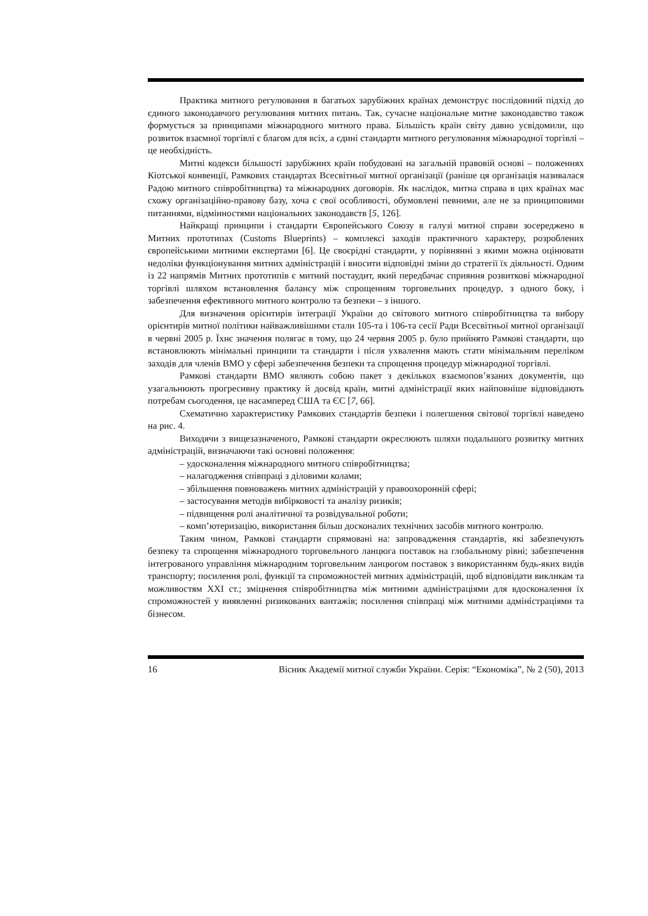Практика митного регулювання в багатьох зарубіжних країнах демонструє послідовний підхід до єдиного законодавчого регулювання митних питань. Так, сучасне національне митне законодавство також формується за принципами міжнародного митного права. Більшість країн світу давно усвідомили, що розвиток взаємної торгівлі є благом для всіх, а єдині стандарти митного регулювання міжнародної торгівлі – це необхідність.
Митні кодекси більшості зарубіжних країн побудовані на загальній правовій основі – положеннях Кіотської конвенції, Рамкових стандартах Всесвітньої митної організації (раніше ця організація називалася Радою митного співробітництва) та міжнародних договорів. Як наслідок, митна справа в цих країнах має схожу організаційно-правову базу, хоча є свої особливості, обумовлені певними, але не за принциповими питаннями, відмінностями національних законодавств [5, 126].
Найкращі принципи і стандарти Європейського Союзу в галузі митної справи зосереджено в Митних прототипах (Customs Blueprints) – комплексі заходів практичного характеру, розроблених європейськими митними експертами [6]. Це своєрідні стандарти, у порівнянні з якими можна оцінювати недоліки функціонування митних адміністрацій і вносити відповідні зміни до стратегії їх діяльності. Одним із 22 напрямів Митних прототипів є митний постаудит, який передбачає сприяння розвиткові міжнародної торгівлі шляхом встановлення балансу між спрощенням торговельних процедур, з одного боку, і забезпечення ефективного митного контролю та безпеки – з іншого.
Для визначення орієнтирів інтеграції України до світового митного співробітництва та вибору орієнтирів митної політики найважливішими стали 105-та і 106-та сесії Ради Всесвітньої митної організації в червні 2005 р. Їхнє значення полягає в тому, що 24 червня 2005 р. було прийнято Рамкові стандарти, що встановлюють мінімальні принципи та стандарти і після ухвалення мають стати мінімальним переліком заходів для членів ВМО у сфері забезпечення безпеки та спрощення процедур міжнародної торгівлі.
Рамкові стандарти ВМО являють собою пакет з декількох взаємопов’язаних документів, що узагальнюють прогресивну практику й досвід країн, митні адміністрації яких найповніше відповідають потребам сьогодення, це насамперед США та ЄС [7, 66].
Схематично характеристику Рамкових стандартів безпеки і полегшення світової торгівлі наведено на рис. 4.
Виходячи з вищезазначеного, Рамкові стандарти окреслюють шляхи подальшого розвитку митних адміністрацій, визначаючи такі основні положення:
– удосконалення міжнародного митного співробітництва;
– налагодження співпраці з діловими колами;
– збільшення повноважень митних адміністрацій у правоохоронній сфері;
– застосування методів вибірковості та аналізу ризиків;
– підвищення ролі аналітичної та розвідувальної роботи;
– комп’ютеризацію, використання більш досконалих технічних засобів митного контролю.
Таким чином, Рамкові стандарти спрямовані на: запровадження стандартів, які забезпечують безпеку та спрощення міжнародного торговельного ланцюга поставок на глобальному рівні; забезпечення інтегрованого управління міжнародним торговельним ланцюгом поставок з використанням будь-яких видів транспорту; посилення ролі, функції та спроможностей митних адміністрацій, щоб відповідати викликам та можливостям XXI ст.; зміцнення співробітництва між митними адміністраціями для вдосконалення їх спроможностей у виявленні ризикованих вантажів; посилення співпраці між митними адміністраціями та бізнесом.
16 Вісник Академії митної служби України. Серія: “Економіка”, № 2 (50), 2013